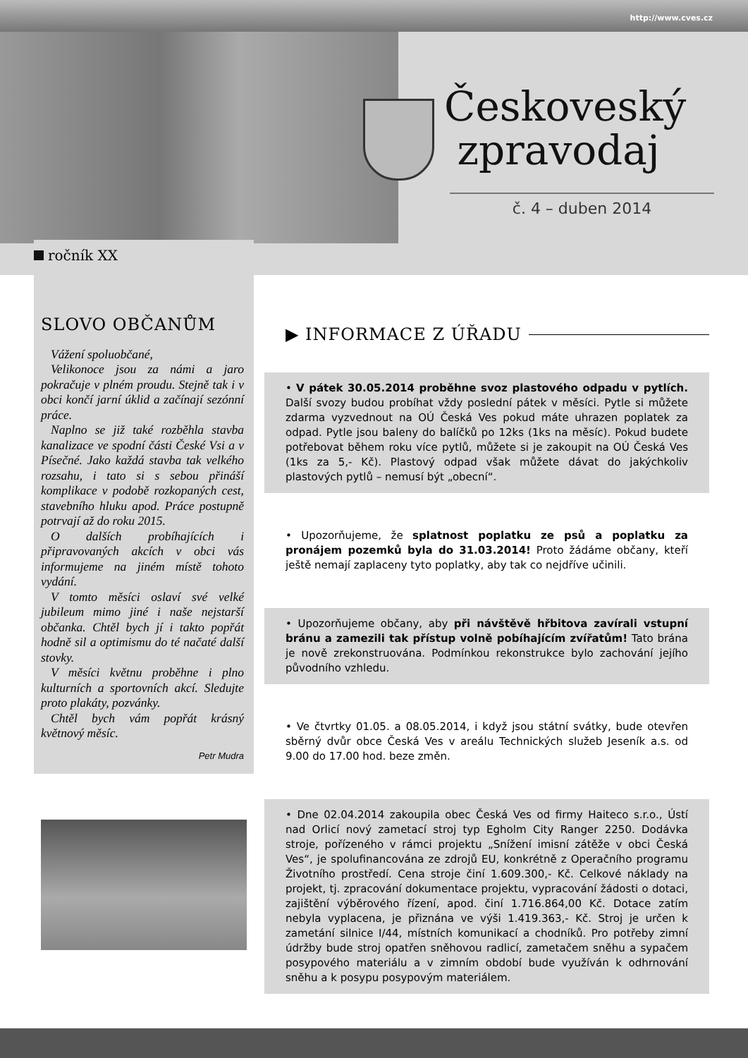http://www.cves.cz
Českoveský
zpravodaj
č. 4 – duben 2014
ročník XX
SLOVO OBČANŮM
Vážení spoluobčané,
Velikonoce jsou za námi a jaro pokračuje v plném proudu. Stejně tak i v obci končí jarní úklid a začínají sezónní práce.
Naplno se již také rozběhla stavba kanalizace ve spodní části České Vsi a v Písečné. Jako každá stavba tak velkého rozsahu, i tato si s sebou přináší komplikace v podobě rozkopaných cest, stavebního hluku apod. Práce postupně potrvají až do roku 2015.
O dalších probíhajících i připravovaných akcích v obci vás informujeme na jiném místě tohoto vydání.
V tomto měsíci oslaví své velké jubileum mimo jiné i naše nejstarší občanka. Chtěl bych jí i takto popřát hodně sil a optimismu do té načaté další stovky.
V měsíci květnu proběhne i plno kulturních a sportovních akcí. Sledujte proto plakáty, pozvánky.
Chtěl bych vám popřát krásný květnový měsíc.
Petr Mudra
▶ INFORMACE Z ÚŘADU
• V pátek 30.05.2014 proběhne svoz plastového odpadu v pytlích. Další svozy budou probíhat vždy poslední pátek v měsíci. Pytle si můžete zdarma vyzvednout na OÚ Česká Ves pokud máte uhrazen poplatek za odpad. Pytle jsou baleny do balíčků po 12ks (1ks na měsíc). Pokud budete potřebovat během roku více pytlů, můžete si je zakoupit na OÚ Česká Ves (1ks za 5,- Kč). Plastový odpad však můžete dávat do jakýchkoliv plastových pytlů – nemusí být „obecní“.
• Upozorňujeme, že splatnost poplatku ze psů a poplatku za pronájem pozemků byla do 31.03.2014! Proto žádáme občany, kteří ještě nemají zaplaceny tyto poplatky, aby tak co nejdříve učinili.
• Upozorňujeme občany, aby při návštěvě hřbitova zavírali vstupní bránu a zamezili tak přístup volně pobíhajícím zvířatům! Tato brána je nově zrekonstruována. Podmínkou rekonstrukce bylo zachování jejího původního vzhledu.
• Ve čtvrtky 01.05. a 08.05.2014, i když jsou státní svátky, bude otevřen sběrný dvůr obce Česká Ves v areálu Technických služeb Jeseník a.s. od 9.00 do 17.00 hod. beze změn.
• Dne 02.04.2014 zakoupila obec Česká Ves od firmy Haiteco s.r.o., Ústí nad Orlicí nový zametací stroj typ Egholm City Ranger 2250. Dodávka stroje, pořízeného v rámci projektu „Snížení imisní zátěže v obci Česká Ves“, je spolufinancována ze zdrojů EU, konkrétně z Operačního programu Životního prostředí. Cena stroje činí 1.609.300,- Kč. Celkové náklady na projekt, tj. zpracování dokumentace projektu, vypracování žádosti o dotaci, zajištění výběrového řízení, apod. činí 1.716.864,00 Kč. Dotace zatím nebyla vyplacena, je přiznána ve výši 1.419.363,- Kč. Stroj je určen k zametání silnice I/44, místních komunikací a chodníků. Pro potřeby zimní údržby bude stroj opatřen sněhovou radlicí, zametačem sněhu a sypačem posypového materiálu a v zimním období bude využíván k odhrnování sněhu a k posypu posypovým materiálem.